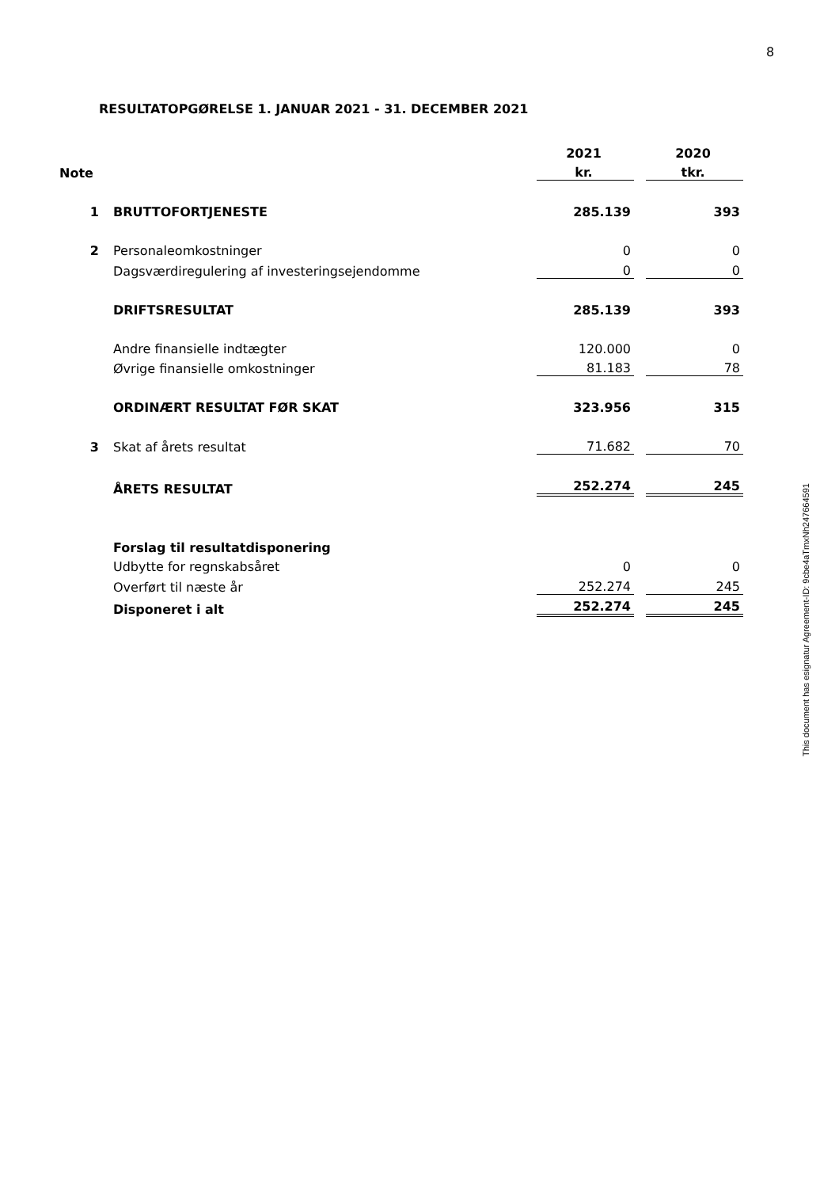8
RESULTATOPGØRELSE 1. JANUAR 2021 - 31. DECEMBER 2021
| | | 2021 | | 2020 |
| --- | --- | --- | --- | --- |
| Note | | kr. | | tkr. |
| 1 | BRUTTOFORTJENESTE | 285.139 | | 393 |
| 2 | Personaleomkostninger | 0 | | 0 |
| | Dagsværdiregulering af investeringsejendomme | 0 | | 0 |
| | DRIFTSRESULTAT | 285.139 | | 393 |
| | Andre finansielle indtægter | 120.000 | | 0 |
| | Øvrige finansielle omkostninger | 81.183 | | 78 |
| | ORDINÆRT RESULTAT FØR SKAT | 323.956 | | 315 |
| 3 | Skat af årets resultat | 71.682 | | 70 |
| | ÅRETS RESULTAT | 252.274 | | 245 |
| | Forslag til resultatdisponering | | | |
| | Udbytte for regnskabsåret | 0 | | 0 |
| | Overført til næste år | 252.274 | | 245 |
| | Disponeret i alt | 252.274 | | 245 |
This document has esignatur Agreement-ID: 9cbe4aTmxNh247664591